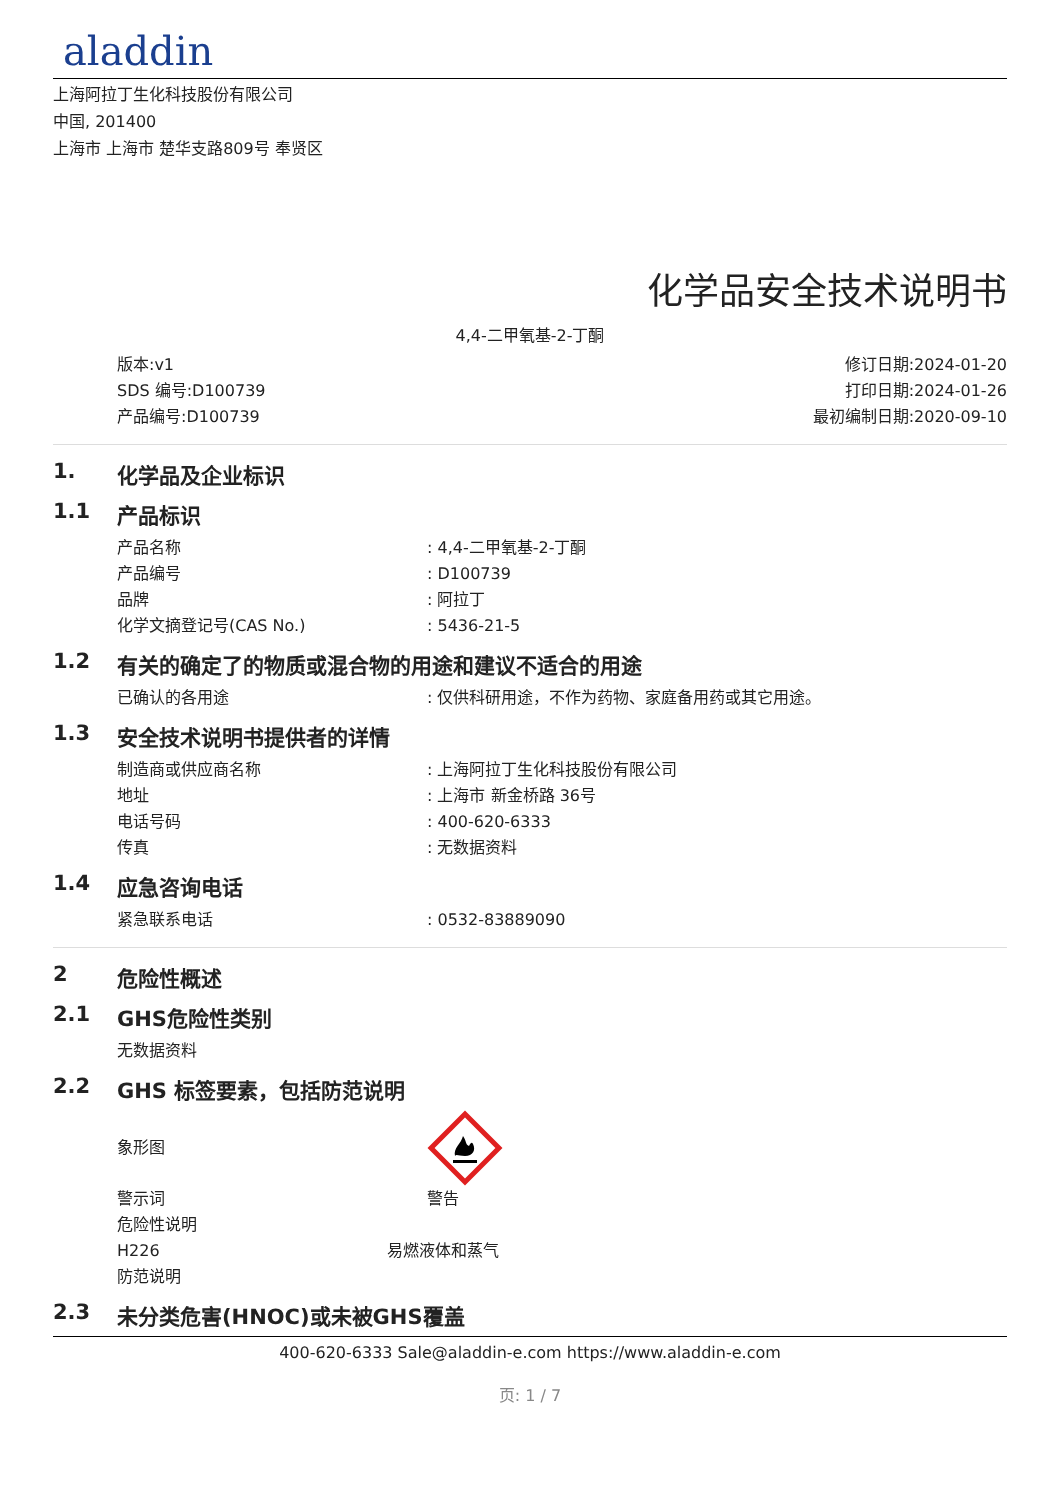aladdin
上海阿拉丁生化科技股份有限公司
中国, 201400
上海市 上海市 楚华支路809号 奉贤区
化学品安全技术说明书
4,4-二甲氧基-2-丁酮
版本:v1
SDS 编号:D100739
产品编号:D100739
修订日期:2024-01-20
打印日期:2024-01-26
最初编制日期:2020-09-10
1. 化学品及企业标识
1.1 产品标识
产品名称: 4,4-二甲氧基-2-丁酮
产品编号: D100739
品牌: 阿拉丁
化学文摘登记号(CAS No.): 5436-21-5
1.2 有关的确定了的物质或混合物的用途和建议不适合的用途
已确认的各用途: 仅供科研用途，不作为药物、家庭备用药或其它用途。
1.3 安全技术说明书提供者的详情
制造商或供应商名称: 上海阿拉丁生化科技股份有限公司
地址: 上海市 新金桥路 36号
电话号码: 400-620-6333
传真: 无数据资料
1.4 应急咨询电话
紧急联系电话: 0532-83889090
2 危险性概述
2.1 GHS危险性类别
无数据资料
2.2 GHS 标签要素，包括防范说明
象形图
警示词 警告
危险性说明
H226 易燃液体和蒸气
防范说明
2.3 未分类危害(HNOC)或未被GHS覆盖
400-620-6333 Sale@aladdin-e.com https://www.aladdin-e.com
页: 1 / 7